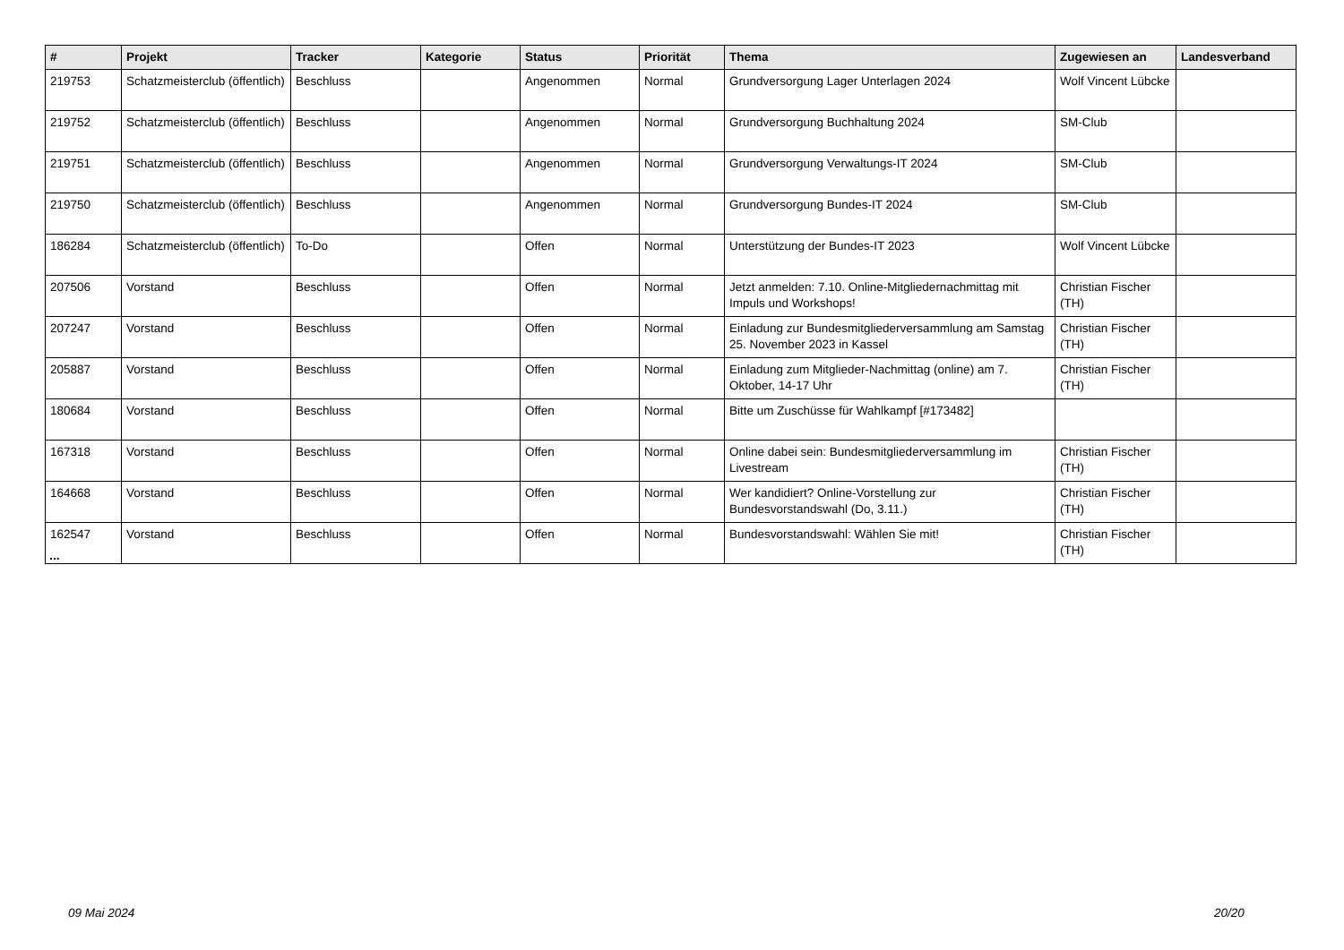| # | Projekt | Tracker | Kategorie | Status | Priorität | Thema | Zugewiesen an | Landesverband |
| --- | --- | --- | --- | --- | --- | --- | --- | --- |
| 219753 | Schatzmeisterclub (öffentlich) | Beschluss | | Angenommen | Normal | Grundversorgung Lager Unterlagen 2024 | Wolf Vincent Lübcke | |
| 219752 | Schatzmeisterclub (öffentlich) | Beschluss | | Angenommen | Normal | Grundversorgung Buchhaltung 2024 | SM-Club | |
| 219751 | Schatzmeisterclub (öffentlich) | Beschluss | | Angenommen | Normal | Grundversorgung Verwaltungs-IT 2024 | SM-Club | |
| 219750 | Schatzmeisterclub (öffentlich) | Beschluss | | Angenommen | Normal | Grundversorgung Bundes-IT 2024 | SM-Club | |
| 186284 | Schatzmeisterclub (öffentlich) | To-Do | | Offen | Normal | Unterstützung der Bundes-IT 2023 | Wolf Vincent Lübcke | |
| 207506 | Vorstand | Beschluss | | Offen | Normal | Jetzt anmelden: 7.10. Online-Mitgliedernachmittag mit Impuls und Workshops! | Christian Fischer (TH) | |
| 207247 | Vorstand | Beschluss | | Offen | Normal | Einladung zur Bundesmitgliederversammlung am Samstag 25. November 2023 in Kassel | Christian Fischer (TH) | |
| 205887 | Vorstand | Beschluss | | Offen | Normal | Einladung zum Mitglieder-Nachmittag (online) am 7. Oktober, 14-17 Uhr | Christian Fischer (TH) | |
| 180684 | Vorstand | Beschluss | | Offen | Normal | Bitte um Zuschüsse für Wahlkampf [#173482] | | |
| 167318 | Vorstand | Beschluss | | Offen | Normal | Online dabei sein: Bundesmitgliederversammlung im Livestream | Christian Fischer (TH) | |
| 164668 | Vorstand | Beschluss | | Offen | Normal | Wer kandidiert? Online-Vorstellung zur Bundesvorstandswahl (Do, 3.11.) | Christian Fischer (TH) | |
| 162547 | Vorstand | Beschluss | | Offen | Normal | Bundesvorstandswahl: Wählen Sie mit! | Christian Fischer (TH) | |
...
09 Mai 2024 20/20